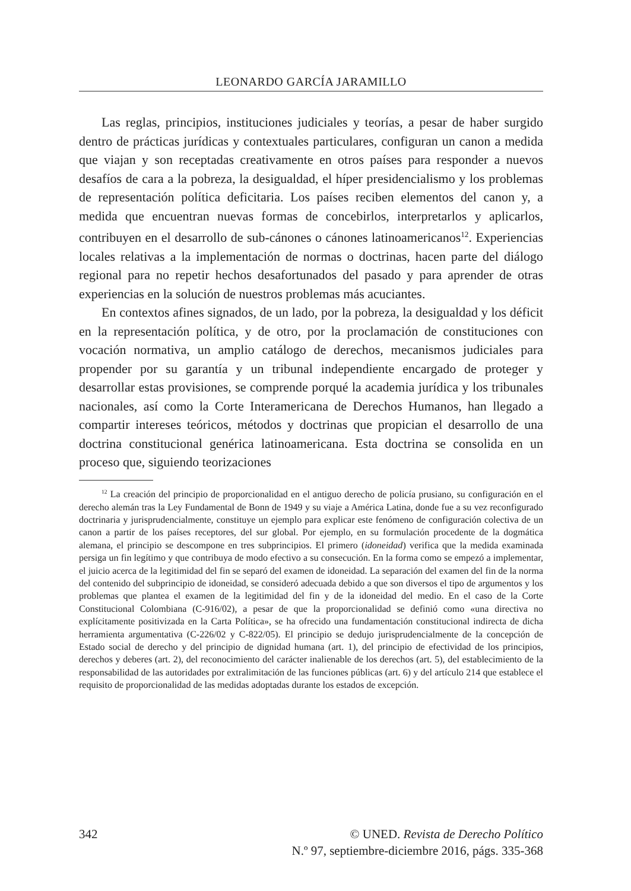LEONARDO GARCÍA JARAMILLO
Las reglas, principios, instituciones judiciales y teorías, a pesar de haber surgido dentro de prácticas jurídicas y contextuales particulares, configuran un canon a medida que viajan y son receptadas creativamente en otros países para responder a nuevos desafíos de cara a la pobreza, la desigualdad, el híper presidencialismo y los problemas de representación política deficitaria. Los países reciben elementos del canon y, a medida que encuentran nuevas formas de concebirlos, interpretarlos y aplicarlos, contribuyen en el desarrollo de sub-cánones o cánones latinoamericanos<sup>12</sup>. Experiencias locales relativas a la implementación de normas o doctrinas, hacen parte del diálogo regional para no repetir hechos desafortunados del pasado y para aprender de otras experiencias en la solución de nuestros problemas más acuciantes.
En contextos afines signados, de un lado, por la pobreza, la desigualdad y los déficit en la representación política, y de otro, por la proclamación de constituciones con vocación normativa, un amplio catálogo de derechos, mecanismos judiciales para propender por su garantía y un tribunal independiente encargado de proteger y desarrollar estas provisiones, se comprende porqué la academia jurídica y los tribunales nacionales, así como la Corte Interamericana de Derechos Humanos, han llegado a compartir intereses teóricos, métodos y doctrinas que propician el desarrollo de una doctrina constitucional genérica latinoamericana. Esta doctrina se consolida en un proceso que, siguiendo teorizaciones
<sup>12</sup> La creación del principio de proporcionalidad en el antiguo derecho de policía prusiano, su configuración en el derecho alemán tras la Ley Fundamental de Bonn de 1949 y su viaje a América Latina, donde fue a su vez reconfigurado doctrinaria y jurisprudencialmente, constituye un ejemplo para explicar este fenómeno de configuración colectiva de un canon a partir de los países receptores, del sur global. Por ejemplo, en su formulación procedente de la dogmática alemana, el principio se descompone en tres subprincipios. El primero (idoneidad) verifica que la medida examinada persiga un fin legítimo y que contribuya de modo efectivo a su consecución. En la forma como se empezó a implementar, el juicio acerca de la legitimidad del fin se separó del examen de idoneidad. La separación del examen del fin de la norma del contenido del subprincipio de idoneidad, se consideró adecuada debido a que son diversos el tipo de argumentos y los problemas que plantea el examen de la legitimidad del fin y de la idoneidad del medio. En el caso de la Corte Constitucional Colombiana (C-916/02), a pesar de que la proporcionalidad se definió como «una directiva no explícitamente positivizada en la Carta Política», se ha ofrecido una fundamentación constitucional indirecta de dicha herramienta argumentativa (C-226/02 y C-822/05). El principio se dedujo jurisprudencialmente de la concepción de Estado social de derecho y del principio de dignidad humana (art. 1), del principio de efectividad de los principios, derechos y deberes (art. 2), del reconocimiento del carácter inalienable de los derechos (art. 5), del establecimiento de la responsabilidad de las autoridades por extralimitación de las funciones públicas (art. 6) y del artículo 214 que establece el requisito de proporcionalidad de las medidas adoptadas durante los estados de excepción.
342 © UNED. Revista de Derecho Político
N.º 97, septiembre-diciembre 2016, págs. 335-368